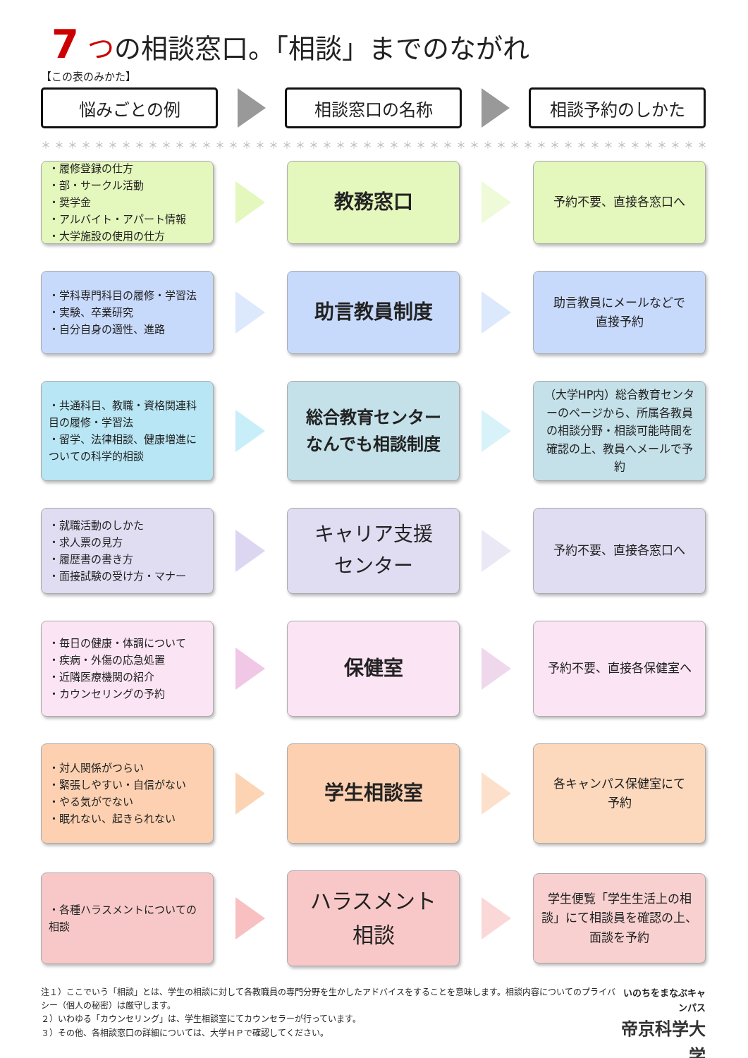7 つの相談窓口。「相談」までのながれ
【この表のみかた】
悩みごとの例 相談窓口の名称 相談予約のしかた
＊＊＊＊＊＊＊＊＊＊＊＊＊＊＊＊＊＊＊＊＊＊＊＊＊＊＊＊＊＊＊＊＊＊＊＊＊＊＊＊＊＊＊＊＊＊＊＊＊＊＊＊
・履修登録の仕方
・部・サークル活動
・奨学金
・アルバイト・アパート情報
・大学施設の使用の仕方
教務窓口
予約不要、直接各窓口へ
・学科専門科目の履修・学習法
・実験、卒業研究
・自分自身の適性、進路
助言教員制度
助言教員にメールなどで
直接予約
・共通科目、教職・資格関連科目の履修・学習法
・留学、法律相談、健康増進についての科学的相談
総合教育センター
なんでも相談制度
（大学HP内）総合教育センターのページから、所属各教員の相談分野・相談可能時間を確認の上、教員へメールで予約
・就職活動のしかた
・求人票の見方
・履歴書の書き方
・面接試験の受け方・マナー
キャリア支援
センター
予約不要、直接各窓口へ
・毎日の健康・体調について
・疾病・外傷の応急処置
・近隣医療機関の紹介
・カウンセリングの予約
保健室
予約不要、直接各保健室へ
・対人関係がつらい
・緊張しやすい・自信がない
・やる気がでない
・眠れない、起きられない
学生相談室
各キャンパス保健室にて
予約
・各種ハラスメントについての相談
ハラスメント
相談
学生便覧「学生生活上の相談」にて相談員を確認の上、面談を予約
注１）ここでいう「相談」とは、学生の相談に対して各教職員の専門分野を生かしたアドバイスをすることを意味します。相談内容についてのプライバシー（個人の秘密）は厳守します。
２）いわゆる「カウンセリング」は、学生相談室にてカウンセラーが行っています。
３）その他、各相談窓口の詳細については、大学ＨＰで確認してください。
いのちをまなぶキャンパス
帝京科学大学